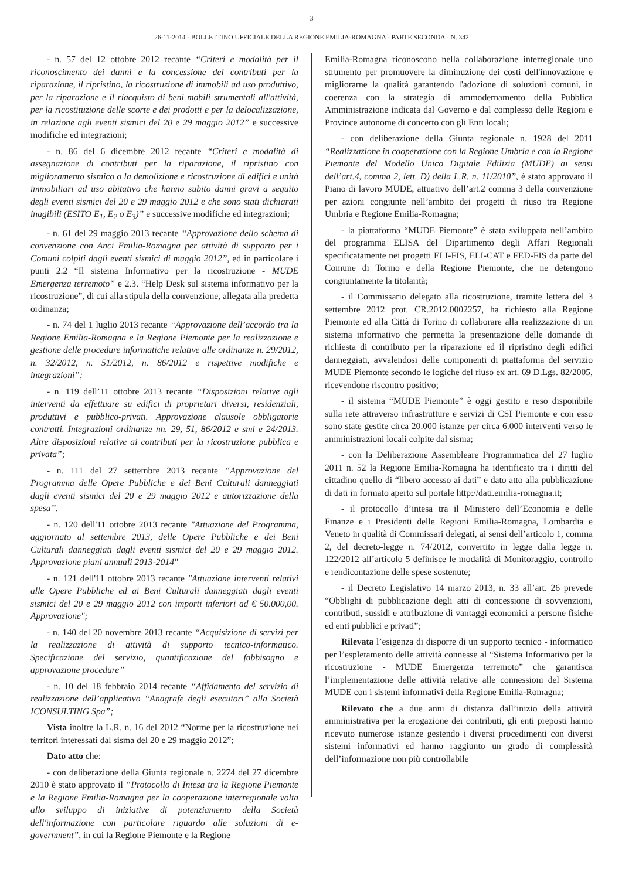3
26-11-2014 - BOLLETTINO UFFICIALE DELLA REGIONE EMILIA-ROMAGNA - PARTE SECONDA - N. 342
- n. 57 del 12 ottobre 2012 recante “Criteri e modalità per il riconoscimento dei danni e la concessione dei contributi per la riparazione, il ripristino, la ricostruzione di immobili ad uso produttivo, per la riparazione e il riacquisto di beni mobili strumentali all'attività, per la ricostituzione delle scorte e dei prodotti e per la delocalizzazione, in relazione agli eventi sismici del 20 e 29 maggio 2012” e successive modifiche ed integrazioni;
- n. 86 del 6 dicembre 2012 recante “Criteri e modalità di assegnazione di contributi per la riparazione, il ripristino con miglioramento sismico o la demolizione e ricostruzione di edifici e unità immobiliari ad uso abitativo che hanno subito danni gravi a seguito degli eventi sismici del 20 e 29 maggio 2012 e che sono stati dichiarati inagibili (ESITO E<sub>1</sub>, E<sub>2</sub> o E<sub>3</sub>)” e successive modifiche ed integrazioni;
- n. 61 del 29 maggio 2013 recante “Approvazione dello schema di convenzione con Anci Emilia-Romagna per attività di supporto per i Comuni colpiti dagli eventi sismici di maggio 2012”, ed in particolare i punti 2.2 “Il sistema Informativo per la ricostruzione - MUDE Emergenza terremoto” e 2.3. “Help Desk sul sistema informativo per la ricostruzione”, di cui alla stipula della convenzione, allegata alla predetta ordinanza;
- n. 74 del 1 luglio 2013 recante “Approvazione dell’accordo tra la Regione Emilia-Romagna e la Regione Piemonte per la realizzazione e gestione delle procedure informatiche relative alle ordinanze n. 29/2012, n. 32/2012, n. 51/2012, n. 86/2012 e rispettive modifiche e integrazioni”;
- n. 119 dell’11 ottobre 2013 recante “Disposizioni relative agli interventi da effettuare su edifici di proprietari diversi, residenziali, produttivi e pubblico-privati. Approvazione clausole obbligatorie contratti. Integrazioni ordinanze nn. 29, 51, 86/2012 e smi e 24/2013. Altre disposizioni relative ai contributi per la ricostruzione pubblica e privata”;
- n. 111 del 27 settembre 2013 recante “Approvazione del Programma delle Opere Pubbliche e dei Beni Culturali danneggiati dagli eventi sismici del 20 e 29 maggio 2012 e autorizzazione della spesa”.
- n. 120 dell'11 ottobre 2013 recante "Attuazione del Programma, aggiornato al settembre 2013, delle Opere Pubbliche e dei Beni Culturali danneggiati dagli eventi sismici del 20 e 29 maggio 2012. Approvazione piani annuali 2013-2014"
- n. 121 dell'11 ottobre 2013 recante "Attuazione interventi relativi alle Opere Pubbliche ed ai Beni Culturali danneggiati dagli eventi sismici del 20 e 29 maggio 2012 con importi inferiori ad € 50.000,00. Approvazione";
- n. 140 del 20 novembre 2013 recante “Acquisizione di servizi per la realizzazione di attività di supporto tecnico-informatico. Specificazione del servizio, quantificazione del fabbisogno e approvazione procedure”
- n. 10 del 18 febbraio 2014 recante “Affidamento del servizio di realizzazione dell’applicativo “Anagrafe degli esecutori” alla Società ICONSULTING Spa”;
Vista inoltre la L.R. n. 16 del 2012 “Norme per la ricostruzione nei territori interessati dal sisma del 20 e 29 maggio 2012”;
Dato atto che:
- con deliberazione della Giunta regionale n. 2274 del 27 dicembre 2010 è stato approvato il “Protocollo di Intesa tra la Regione Piemonte e la Regione Emilia-Romagna per la cooperazione interregionale volta allo sviluppo di iniziative di potenziamento della Società dell'informazione con particolare riguardo alle soluzioni di e-government”, in cui la Regione Piemonte e la Regione
Emilia-Romagna riconoscono nella collaborazione interregionale uno strumento per promuovere la diminuzione dei costi dell'innovazione e migliorarne la qualità garantendo l'adozione di soluzioni comuni, in coerenza con la strategia di ammodernamento della Pubblica Amministrazione indicata dal Governo e dal complesso delle Regioni e Province autonome di concerto con gli Enti locali;
- con deliberazione della Giunta regionale n. 1928 del 2011 “Realizzazione in cooperazione con la Regione Umbria e con la Regione Piemonte del Modello Unico Digitale Edilizia (MUDE) ai sensi dell’art.4, comma 2, lett. D) della L.R. n. 11/2010”, è stato approvato il Piano di lavoro MUDE, attuativo dell’art.2 comma 3 della convenzione per azioni congiunte nell’ambito dei progetti di riuso tra Regione Umbria e Regione Emilia-Romagna;
- la piattaforma “MUDE Piemonte” è stata sviluppata nell’ambito del programma ELISA del Dipartimento degli Affari Regionali specificatamente nei progetti ELI-FIS, ELI-CAT e FED-FIS da parte del Comune di Torino e della Regione Piemonte, che ne detengono congiuntamente la titolarità;
- il Commissario delegato alla ricostruzione, tramite lettera del 3 settembre 2012 prot. CR.2012.0002257, ha richiesto alla Regione Piemonte ed alla Città di Torino di collaborare alla realizzazione di un sistema informativo che permetta la presentazione delle domande di richiesta di contributo per la riparazione ed il ripristino degli edifici danneggiati, avvalendosi delle componenti di piattaforma del servizio MUDE Piemonte secondo le logiche del riuso ex art. 69 D.Lgs. 82/2005, ricevendone riscontro positivo;
- il sistema “MUDE Piemonte” è oggi gestito e reso disponibile sulla rete attraverso infrastrutture e servizi di CSI Piemonte e con esso sono state gestite circa 20.000 istanze per circa 6.000 interventi verso le amministrazioni locali colpite dal sisma;
- con la Deliberazione Assembleare Programmatica del 27 luglio 2011 n. 52 la Regione Emilia-Romagna ha identificato tra i diritti del cittadino quello di “libero accesso ai dati” e dato atto alla pubblicazione di dati in formato aperto sul portale http://dati.emilia-romagna.it;
- il protocollo d’intesa tra il Ministero dell’Economia e delle Finanze e i Presidenti delle Regioni Emilia-Romagna, Lombardia e Veneto in qualità di Commissari delegati, ai sensi dell’articolo 1, comma 2, del decreto-legge n. 74/2012, convertito in legge dalla legge n. 122/2012 all’articolo 5 definisce le modalità di Monitoraggio, controllo e rendicontazione delle spese sostenute;
- il Decreto Legislativo 14 marzo 2013, n. 33 all’art. 26 prevede “Obblighi di pubblicazione degli atti di concessione di sovvenzioni, contributi, sussidi e attribuzione di vantaggi economici a persone fisiche ed enti pubblici e privati”;
Rilevata l’esigenza di disporre di un supporto tecnico - informatico per l’espletamento delle attività connesse al “Sistema Informativo per la ricostruzione - MUDE Emergenza terremoto” che garantisca l’implementazione delle attività relative alle connessioni del Sistema MUDE con i sistemi informativi della Regione Emilia-Romagna;
Rilevato che a due anni di distanza dall’inizio della attività amministrativa per la erogazione dei contributi, gli enti preposti hanno ricevuto numerose istanze gestendo i diversi procedimenti con diversi sistemi informativi ed hanno raggiunto un grado di complessità dell’informazione non più controllabile